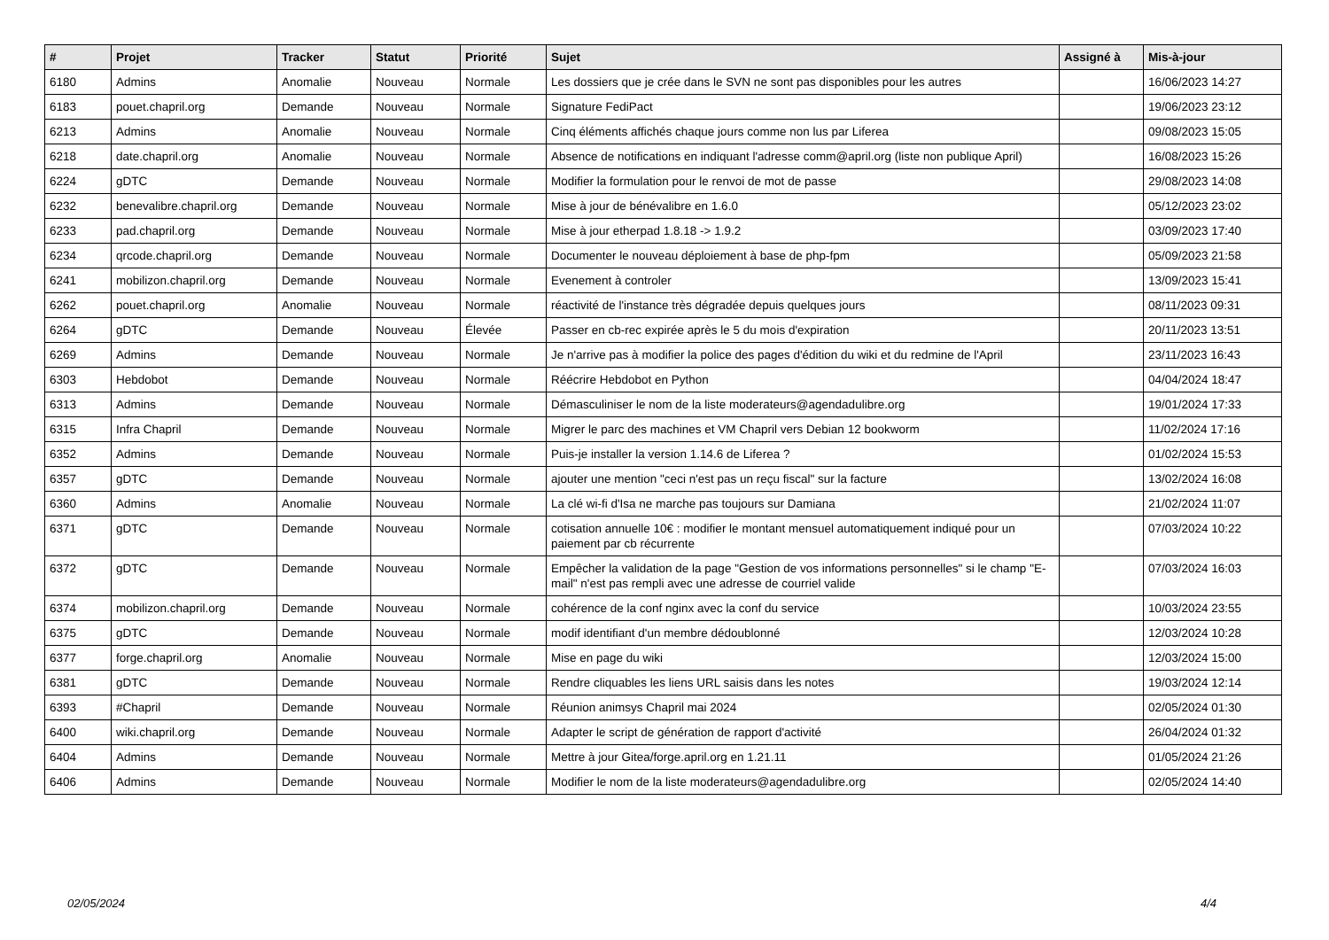| # | Projet | Tracker | Statut | Priorité | Sujet | Assigné à | Mis-à-jour |
| --- | --- | --- | --- | --- | --- | --- | --- |
| 6180 | Admins | Anomalie | Nouveau | Normale | Les dossiers que je crée dans le SVN ne sont pas disponibles pour les autres | | 16/06/2023 14:27 |
| 6183 | pouet.chapril.org | Demande | Nouveau | Normale | Signature FediPact | | 19/06/2023 23:12 |
| 6213 | Admins | Anomalie | Nouveau | Normale | Cinq éléments affichés chaque jours comme non lus par Liferea | | 09/08/2023 15:05 |
| 6218 | date.chapril.org | Anomalie | Nouveau | Normale | Absence de notifications en indiquant l'adresse comm@april.org (liste non publique April) | | 16/08/2023 15:26 |
| 6224 | gDTC | Demande | Nouveau | Normale | Modifier la formulation pour le renvoi de mot de passe | | 29/08/2023 14:08 |
| 6232 | benevalibre.chapril.org | Demande | Nouveau | Normale | Mise à jour de bénévalibre en 1.6.0 | | 05/12/2023 23:02 |
| 6233 | pad.chapril.org | Demande | Nouveau | Normale | Mise à jour etherpad 1.8.18 -> 1.9.2 | | 03/09/2023 17:40 |
| 6234 | qrcode.chapril.org | Demande | Nouveau | Normale | Documenter le nouveau déploiement à base de php-fpm | | 05/09/2023 21:58 |
| 6241 | mobilizon.chapril.org | Demande | Nouveau | Normale | Evenement à controler | | 13/09/2023 15:41 |
| 6262 | pouet.chapril.org | Anomalie | Nouveau | Normale | réactivité de l'instance très dégradée depuis quelques jours | | 08/11/2023 09:31 |
| 6264 | gDTC | Demande | Nouveau | Élevée | Passer en cb-rec expirée après le 5 du mois d'expiration | | 20/11/2023 13:51 |
| 6269 | Admins | Demande | Nouveau | Normale | Je n'arrive pas à modifier la police des pages d'édition du wiki et du redmine de l'April | | 23/11/2023 16:43 |
| 6303 | Hebdobot | Demande | Nouveau | Normale | Réécrire Hebdobot en Python | | 04/04/2024 18:47 |
| 6313 | Admins | Demande | Nouveau | Normale | Démasculiniser le nom de la liste moderateurs@agendadulibre.org | | 19/01/2024 17:33 |
| 6315 | Infra Chapril | Demande | Nouveau | Normale | Migrer le parc des machines et VM Chapril vers Debian 12 bookworm | | 11/02/2024 17:16 |
| 6352 | Admins | Demande | Nouveau | Normale | Puis-je installer la version 1.14.6 de Liferea ? | | 01/02/2024 15:53 |
| 6357 | gDTC | Demande | Nouveau | Normale | ajouter une mention "ceci n'est pas un reçu fiscal" sur la facture | | 13/02/2024 16:08 |
| 6360 | Admins | Anomalie | Nouveau | Normale | La clé wi-fi d'Isa ne marche pas toujours sur Damiana | | 21/02/2024 11:07 |
| 6371 | gDTC | Demande | Nouveau | Normale | cotisation annuelle 10€ : modifier le montant mensuel automatiquement indiqué pour un paiement par cb récurrente | | 07/03/2024 10:22 |
| 6372 | gDTC | Demande | Nouveau | Normale | Empêcher la validation de la page "Gestion de vos informations personnelles" si le champ "E-mail" n'est pas rempli avec une adresse de courriel valide | | 07/03/2024 16:03 |
| 6374 | mobilizon.chapril.org | Demande | Nouveau | Normale | cohérence de la conf nginx avec la conf du service | | 10/03/2024 23:55 |
| 6375 | gDTC | Demande | Nouveau | Normale | modif identifiant d'un membre dédoublonné | | 12/03/2024 10:28 |
| 6377 | forge.chapril.org | Anomalie | Nouveau | Normale | Mise en page du wiki | | 12/03/2024 15:00 |
| 6381 | gDTC | Demande | Nouveau | Normale | Rendre cliquables les liens URL saisis dans les notes | | 19/03/2024 12:14 |
| 6393 | #Chapril | Demande | Nouveau | Normale | Réunion animsys Chapril mai 2024 | | 02/05/2024 01:30 |
| 6400 | wiki.chapril.org | Demande | Nouveau | Normale | Adapter le script de génération de rapport d'activité | | 26/04/2024 01:32 |
| 6404 | Admins | Demande | Nouveau | Normale | Mettre à jour Gitea/forge.april.org en 1.21.11 | | 01/05/2024 21:26 |
| 6406 | Admins | Demande | Nouveau | Normale | Modifier le nom de la liste moderateurs@agendadulibre.org | | 02/05/2024 14:40 |
02/05/2024 4/4